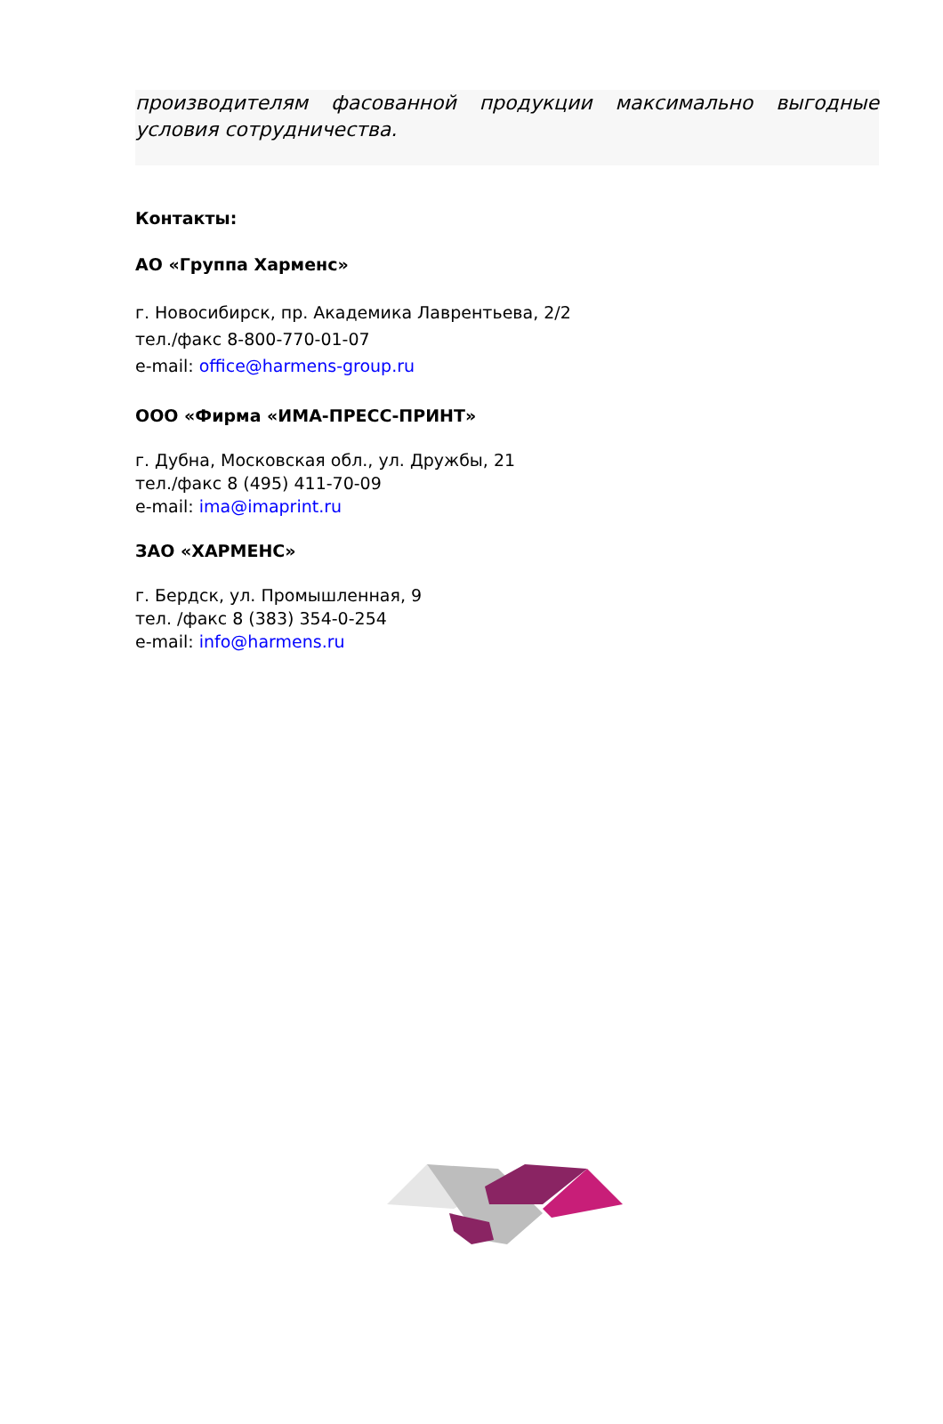производителям фасованной продукции максимально выгодные условия сотрудничества.
Контакты:
АО «Группа Харменс»
г. Новосибирск, пр. Академика Лаврентьева, 2/2
тел./факс 8-800-770-01-07
e-mail: office@harmens-group.ru
ООО «Фирма «ИМА-ПРЕСС-ПРИНТ»
г. Дубна, Московская обл., ул. Дружбы, 21
тел./факс 8 (495) 411-70-09
e-mail: ima@imaprint.ru
ЗАО «ХАРМЕНС»
г. Бердск, ул. Промышленная, 9
тел. /факс 8 (383) 354-0-254
e-mail: info@harmens.ru